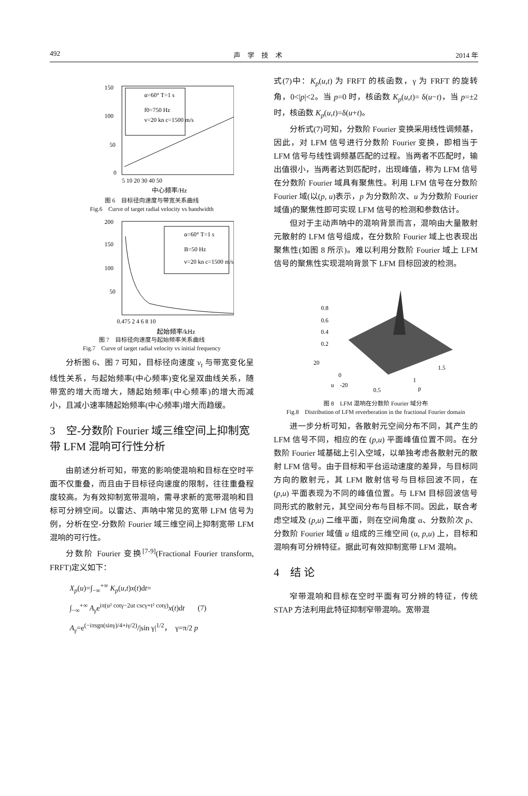492 声　学　技　术 2014 年
α=60° T=1 s
f0=750 Hz
v=20 kn c=1500 m/s
150
100
50
0
5 10 20 30 40 50
中心频率/Hz
图 6　目标径向速度与带宽关系曲线
Fig.6　Curve of target radial velocity vs bandwidth
α=60° T=1 s
B=50 Hz
v=20 kn c=1500 m/s
200
150
100
50
0.475 2 4 6 8 10
起始频率/kHz
图 7　目标径向速度与起始频率关系曲线
Fig.7　Curve of target radial velocity vs initial frequency
分析图 6、图 7 可知，目标径向速度 v<sub>t</sub> 与带宽变化呈线性关系，与起始频率(中心频率)变化呈双曲线关系，随带宽的增大而增大，随起始频率(中心频率)的增大而减小，且减小速率随起始频率(中心频率)增大而趋缓。
3　空-分数阶 Fourier 域三维空间上抑制宽带 LFM 混响可行性分析
由前述分析可知，带宽的影响使混响和目标在空时平面不仅重叠，而且由于目标径向速度的限制，往往重叠程度较高。为有效抑制宽带混响，需寻求新的宽带混响和目标可分辨空间。以雷达、声呐中常见的宽带 LFM 信号为例，分析在空-分数阶 Fourier 域三维空间上抑制宽带 LFM 混响的可行性。
分数阶 Fourier 变换<sup>[7-9]</sup>(Fractional Fourier transform, FRFT)定义如下：
X<sub>p</sub>(u)=∫<sub>−∞</sub><sup>+∞</sup> K<sub>p</sub>(u,t)x(t)dt=
∫<sub>−∞</sub><sup>+∞</sup> A<sub>γ</sub>e<sup>iπ(u² cotγ−2ut cscγ+t² cotγ)</sup>x(t)dt (7)
A<sub>γ</sub>=e<sup>(−iπsgn(sinγ)/4+iγ/2)</sup>/|sin γ|<sup>1/2</sup>，　γ=π/2 p
式(7)中：K<sub>p</sub>(u,t) 为 FRFT 的核函数，γ 为 FRFT 的旋转角，0<|p|<2。当 p=0 时，核函数 K<sub>p</sub>(u,t)= δ(u−t)，当 p=±2 时，核函数 K<sub>p</sub>(u,t)=δ(u+t)。
分析式(7)可知，分数阶 Fourier 变换采用线性调频基，因此，对 LFM 信号进行分数阶 Fourier 变换，即相当于 LFM 信号与线性调频基匹配的过程。当两者不匹配时，输出值很小，当两者达到匹配时，出现峰值，称为 LFM 信号在分数阶 Fourier 域具有聚焦性。利用 LFM 信号在分数阶 Fourier 域(以(p, u)表示，p 为分数阶次、u 为分数阶 Fourier 域值)的聚焦性即可实现 LFM 信号的检测和参数估计。
但对于主动声呐中的混响背景而言，混响由大量散射元散射的 LFM 信号组成，在分数阶 Fourier 域上也表现出聚焦性(如图 8 所示)。难以利用分数阶 Fourier 域上 LFM 信号的聚焦性实现混响背景下 LFM 目标回波的检测。
0.8
0.6
0.4
0.2
20
0
u　-20
0.5
1
1.5
p
图 8　LFM 混响在分数阶 Fourier 域分布
Fig.8　Distribution of LFM reverberation in the fractional Fourier domain
进一步分析可知，各散射元空间分布不同，其产生的 LFM 信号不同，相应的在 (p,u) 平面峰值位置不同。在分数阶 Fourier 域基础上引入空域，以单独考虑各散射元的散射 LFM 信号。由于目标和平台运动速度的差异，与目标同方向的散射元，其 LFM 散射信号与目标回波不同，在 (p,u) 平面表现为不同的峰值位置。与 LFM 目标回波信号同形式的散射元，其空间分布与目标不同。因此，联合考虑空域及 (p,u) 二维平面，则在空间角度 α、分数阶次 p、分数阶 Fourier 域值 u 组成的三维空间 (α, p,u) 上，目标和混响有可分辨特征。据此可有效抑制宽带 LFM 混响。
4　结 论
窄带混响和目标在空时平面有可分辨的特征，传统 STAP 方法利用此特征抑制窄带混响。宽带混